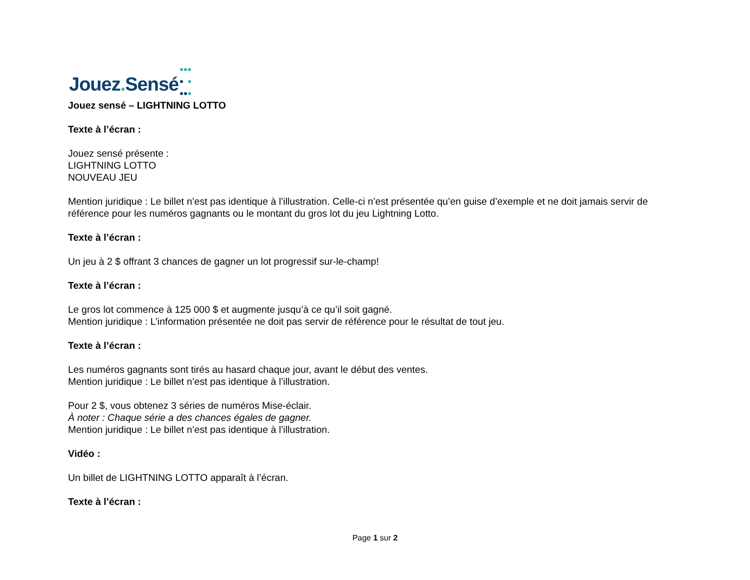Jouez. Sensé
Jouez sensé – LIGHTNING LOTTO
Texte à l’écran :
Jouez sensé présente :
LIGHTNING LOTTO
NOUVEAU JEU
Mention juridique : Le billet n’est pas identique à l’illustration. Celle-ci n’est présentée qu’en guise d’exemple et ne doit jamais servir de référence pour les numéros gagnants ou le montant du gros lot du jeu Lightning Lotto.
Texte à l’écran :
Un jeu à 2 $ offrant 3 chances de gagner un lot progressif sur-le-champ!
Texte à l’écran :
Le gros lot commence à 125 000 $ et augmente jusqu’à ce qu’il soit gagné.
Mention juridique : L’information présentée ne doit pas servir de référence pour le résultat de tout jeu.
Texte à l’écran :
Les numéros gagnants sont tirés au hasard chaque jour, avant le début des ventes.
Mention juridique : Le billet n’est pas identique à l’illustration.
Pour 2 $, vous obtenez 3 séries de numéros Mise-éclair.
À noter : Chaque série a des chances égales de gagner.
Mention juridique : Le billet n’est pas identique à l’illustration.
Vidéo :
Un billet de LIGHTNING LOTTO apparaît à l’écran.
Texte à l’écran :
Page 1 sur 2